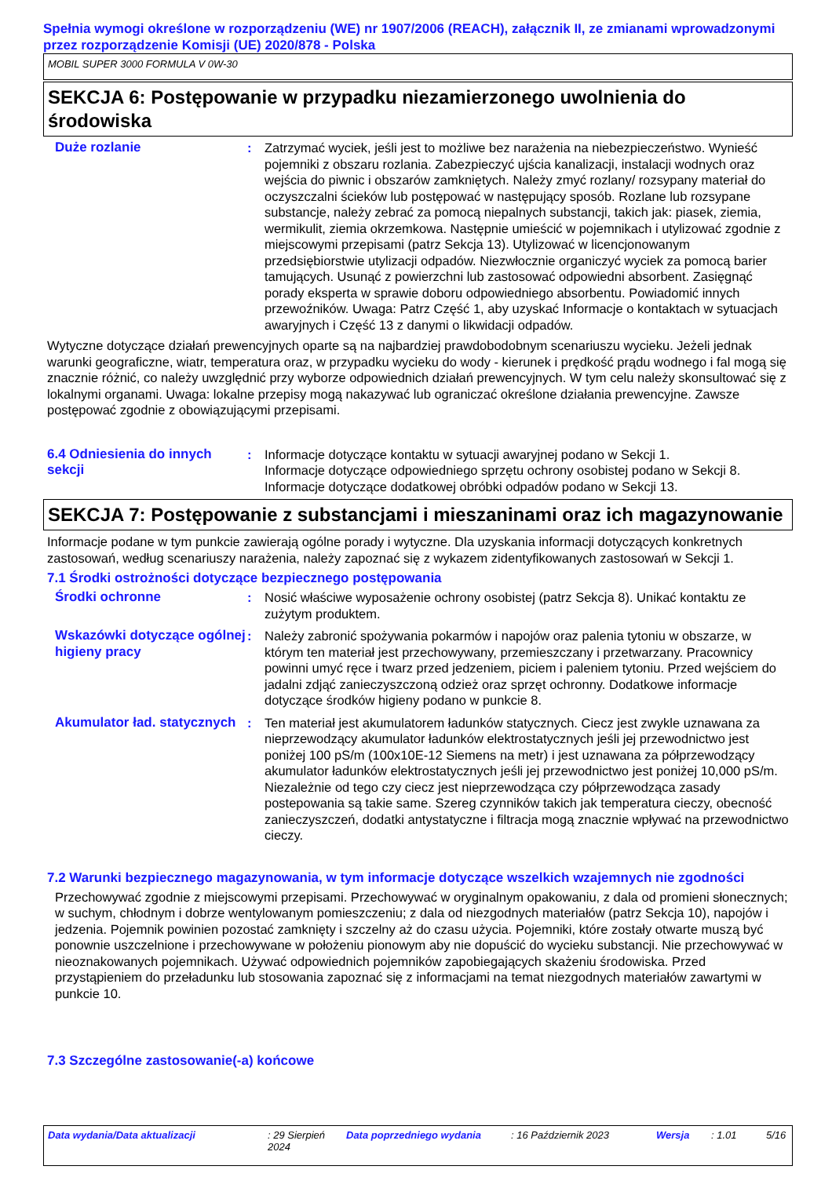Spełnia wymogi określone w rozporządzeniu (WE) nr 1907/2006 (REACH), załącznik II, ze zmianami wprowadzonymi przez rozporządzenie Komisji (UE) 2020/878 - Polska
MOBIL SUPER 3000 FORMULA V 0W-30
SEKCJA 6: Postępowanie w przypadku niezamierzonego uwolnienia do środowiska
Duże rozlanie : Zatrzymać wyciek, jeśli jest to możliwe bez narażenia na niebezpieczeństwo. Wynieść pojemniki z obszaru rozlania. Zabezpieczyć ujścia kanalizacji, instalacji wodnych oraz wejścia do piwnic i obszarów zamkniętych. Należy zmyć rozlany/ rozsypany materiał do oczyszczalni ścieków lub postępować w następujący sposób. Rozlane lub rozsypane substancje, należy zebrać za pomocą niepalnych substancji, takich jak: piasek, ziemia, wermikulit, ziemia okrzemkowa. Następnie umieścić w pojemnikach i utylizować zgodnie z miejscowymi przepisami (patrz Sekcja 13). Utylizować w licencjonowanym przedsiębiorstwie utylizacji odpadów. Niezwłocznie organiczyć wyciek za pomocą barier tamujących. Usunąć z powierzchni lub zastosować odpowiedni absorbent. Zasięgnąć porady eksperta w sprawie doboru odpowiedniego absorbentu. Powiadomić innych przewoźników. Uwaga: Patrz Część 1, aby uzyskać Informacje o kontaktach w sytuacjach awaryjnych i Część 13 z danymi o likwidacji odpadów.
Wytyczne dotyczące działań prewencyjnych oparte są na najbardziej prawdobodobnym scenariuszu wycieku. Jeżeli jednak warunki geograficzne, wiatr, temperatura oraz, w przypadku wycieku do wody - kierunek i prędkość prądu wodnego i fal mogą się znacznie różnić, co należy uwzględnić przy wyborze odpowiednich działań prewencyjnych. W tym celu należy skonsultować się z lokalnymi organami. Uwaga: lokalne przepisy mogą nakazywać lub ograniczać określone działania prewencyjne. Zawsze postępować zgodnie z obowiązującymi przepisami.
6.4 Odniesienia do innych sekcji
: Informacje dotyczące kontaktu w sytuacji awaryjnej podano w Sekcji 1.
Informacje dotyczące odpowiedniego sprzętu ochrony osobistej podano w Sekcji 8.
Informacje dotyczące dodatkowej obróbki odpadów podano w Sekcji 13.
SEKCJA 7: Postępowanie z substancjami i mieszaninami oraz ich magazynowanie
Informacje podane w tym punkcie zawierają ogólne porady i wytyczne. Dla uzyskania informacji dotyczących konkretnych zastosowań, według scenariuszy narażenia, należy zapoznać się z wykazem zidentyfikowanych zastosowań w Sekcji 1.
7.1 Środki ostrożności dotyczące bezpiecznego postępowania
Środki ochronne : Nosić właściwe wyposażenie ochrony osobistej (patrz Sekcja 8). Unikać kontaktu ze zużytym produktem.
Wskazówki dotyczące ogólnej higieny pracy
: Należy zabronić spożywania pokarmów i napojów oraz palenia tytoniu w obszarze, w którym ten materiał jest przechowywany, przemieszczany i przetwarzany. Pracownicy powinni umyć ręce i twarz przed jedzeniem, piciem i paleniem tytoniu. Przed wejściem do jadalni zdjąć zanieczyszczoną odzież oraz sprzęt ochronny. Dodatkowe informacje dotyczące środków higieny podano w punkcie 8.
Akumulator ład. statycznych
: Ten materiał jest akumulatorem ładunków statycznych. Ciecz jest zwykle uznawana za nieprzewodzący akumulator ładunków elektrostatycznych jeśli jej przewodnictwo jest poniżej 100 pS/m (100x10E-12 Siemens na metr) i jest uznawana za półprzewodzący akumulator ładunków elektrostatycznych jeśli jej przewodnictwo jest poniżej 10,000 pS/m. Niezależnie od tego czy ciecz jest nieprzewodząca czy półprzewodząca zasady postepowania są takie same. Szereg czynników takich jak temperatura cieczy, obecność zanieczyszczeń, dodatki antystatyczne i filtracja mogą znacznie wpływać na przewodnictwo cieczy.
7.2 Warunki bezpiecznego magazynowania, w tym informacje dotyczące wszelkich wzajemnych nie zgodności
Przechowywać zgodnie z miejscowymi przepisami. Przechowywać w oryginalnym opakowaniu, z dala od promieni słonecznych; w suchym, chłodnym i dobrze wentylowanym pomieszczeniu; z dala od niezgodnych materiałów (patrz Sekcja 10), napojów i jedzenia. Pojemnik powinien pozostać zamknięty i szczelny aż do czasu użycia. Pojemniki, które zostały otwarte muszą być ponownie uszczelnione i przechowywane w położeniu pionowym aby nie dopuścić do wycieku substancji. Nie przechowywać w nieoznakowanych pojemnikach. Używać odpowiednich pojemników zapobiegających skażeniu środowiska. Przed przystąpieniem do przeładunku lub stosowania zapoznać się z informacjami na temat niezgodnych materiałów zawartymi w punkcie 10.
7.3 Szczególne zastosowanie(-a) końcowe
Data wydania/Data aktualizacji: 29 Sierpień 2024 Data poprzedniego wydania: 16 Październik 2023 Wersja: 1.01 5/16